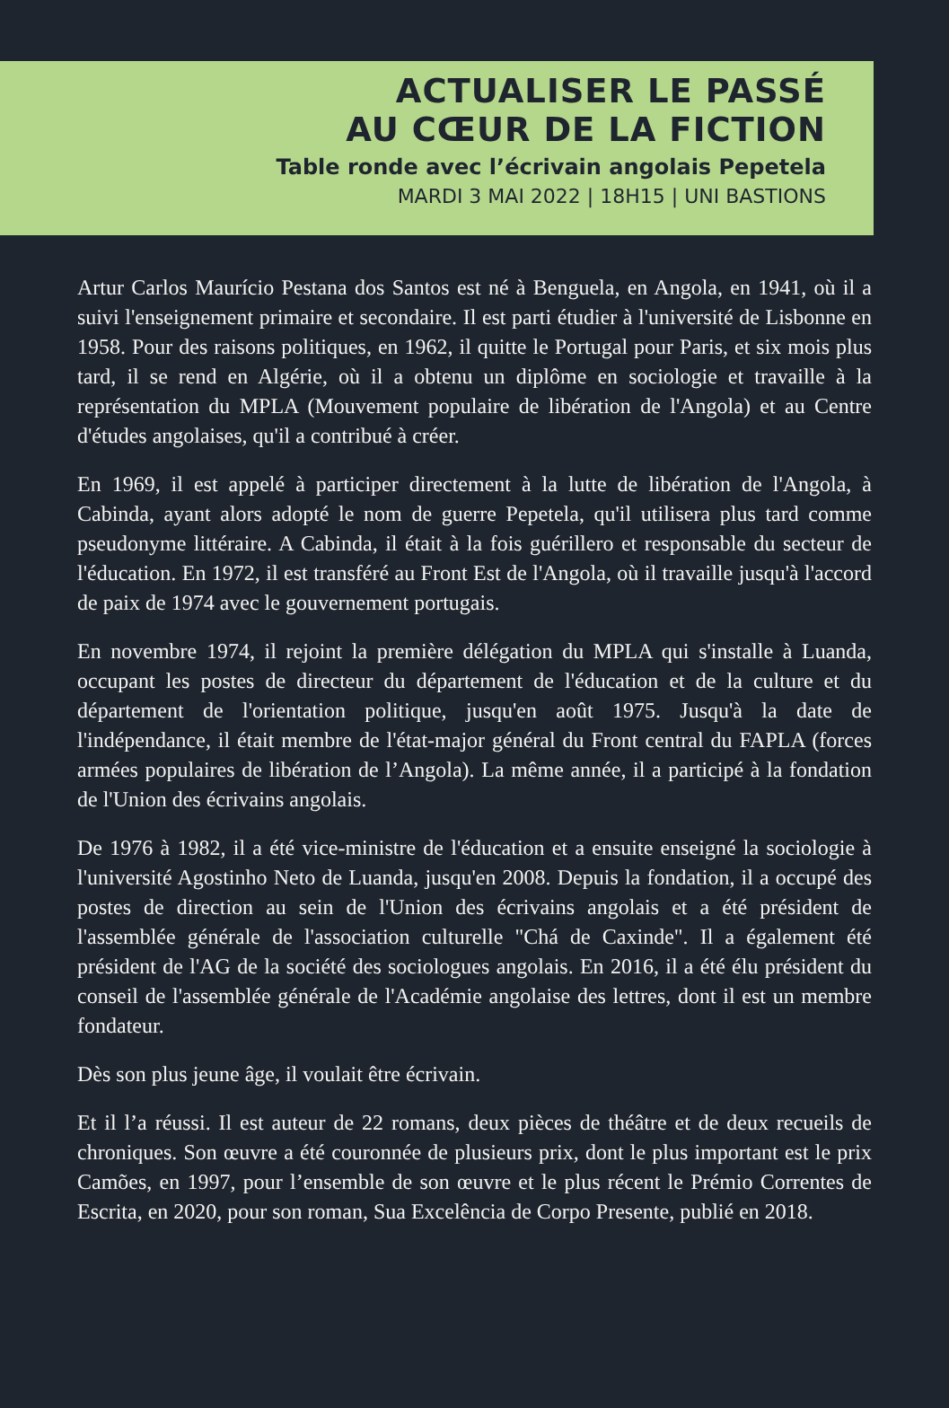ACTUALISER LE PASSÉ
AU CŒUR DE LA FICTION
Table ronde avec l’écrivain angolais Pepetela
MARDI 3 MAI 2022 | 18H15 | UNI BASTIONS
Artur Carlos Maurício Pestana dos Santos est né à Benguela, en Angola, en 1941, où il a suivi l'enseignement primaire et secondaire. Il est parti étudier à l'université de Lisbonne en 1958. Pour des raisons politiques, en 1962, il quitte le Portugal pour Paris, et six mois plus tard, il se rend en Algérie, où il a obtenu un diplôme en sociologie et travaille à la représentation du MPLA (Mouvement populaire de libération de l'Angola) et au Centre d'études angolaises, qu'il a contribué à créer.
En 1969, il est appelé à participer directement à la lutte de libération de l'Angola, à Cabinda, ayant alors adopté le nom de guerre Pepetela, qu'il utilisera plus tard comme pseudonyme littéraire. A Cabinda, il était à la fois guérillero et responsable du secteur de l'éducation. En 1972, il est transféré au Front Est de l'Angola, où il travaille jusqu'à l'accord de paix de 1974 avec le gouvernement portugais.
En novembre 1974, il rejoint la première délégation du MPLA qui s'installe à Luanda, occupant les postes de directeur du département de l'éducation et de la culture et du département de l'orientation politique, jusqu'en août 1975. Jusqu'à la date de l'indépendance, il était membre de l'état-major général du Front central du FAPLA (forces armées populaires de libération de l’Angola). La même année, il a participé à la fondation de l'Union des écrivains angolais.
De 1976 à 1982, il a été vice-ministre de l'éducation et a ensuite enseigné la sociologie à l'université Agostinho Neto de Luanda, jusqu'en 2008. Depuis la fondation, il a occupé des postes de direction au sein de l'Union des écrivains angolais et a été président de l'assemblée générale de l'association culturelle "Chá de Caxinde". Il a également été président de l'AG de la société des sociologues angolais. En 2016, il a été élu président du conseil de l'assemblée générale de l'Académie angolaise des lettres, dont il est un membre fondateur.
Dès son plus jeune âge, il voulait être écrivain.
Et il l’a réussi. Il est auteur de 22 romans, deux pièces de théâtre et de deux recueils de chroniques. Son œuvre a été couronnée de plusieurs prix, dont le plus important est le prix Camões, en 1997, pour l’ensemble de son œuvre et le plus récent le Prémio Correntes de Escrita, en 2020, pour son roman, Sua Excelência de Corpo Presente, publié en 2018.